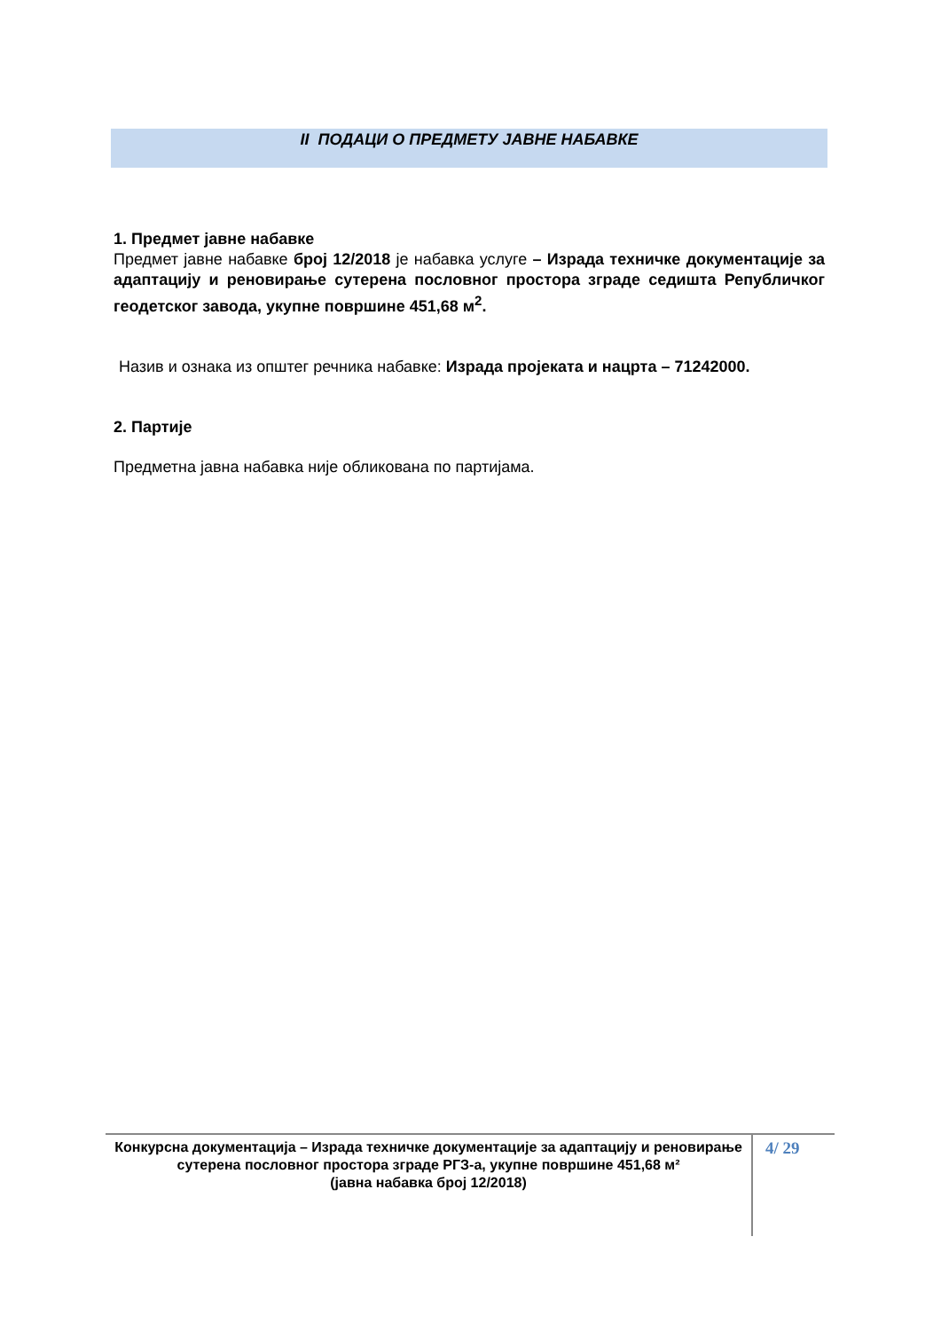II ПОДАЦИ О ПРЕДМЕТУ ЈАВНЕ НАБАВКЕ
1. Предмет јавне набавке
Предмет јавне набавке број 12/2018 је набавка услуге – Израда техничке документације за адаптацију и реновирање сутерена пословног простора зграде седишта Републичког геодетског завода, укупне површине 451,68 м<sup>2</sup>.
Назив и ознака из општег речника набавке: Израда пројеката и нацрта – 71242000.
2. Партије
Предметна јавна набавка није обликована по партијама.
Конкурсна документација – Израда техничке документације за адаптацију и реновирање сутерена пословног простора зграде РГЗ-а, укупне површине 451,68 м²
(јавна набавка број 12/2018)
4/ 29